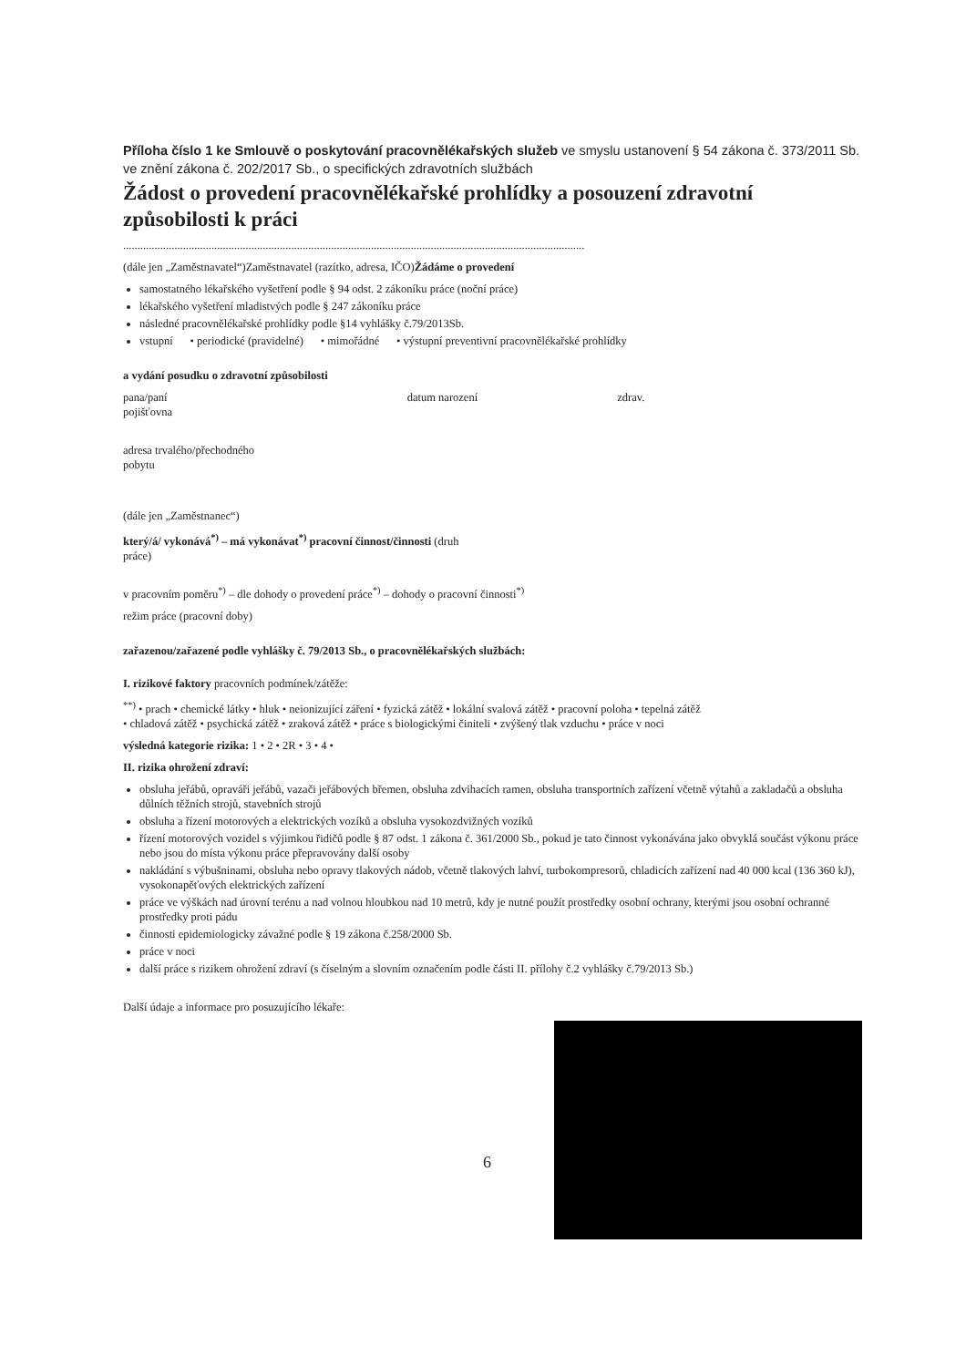Příloha číslo 1 ke Smlouvě o poskytování pracovnělékařských služeb ve smyslu ustanovení § 54 zákona č. 373/2011 Sb. ve znění zákona č. 202/2017 Sb., o specifických zdravotních službách
Žádost o provedení pracovnělékařské prohlídky a posouzení zdravotní způsobilosti k práci
..................................................................................................................................................................
(dále jen „Zaměstnavatel“)Zaměstnavatel (razítko, adresa, IČO)Žádáme o provedení
samostatného lékařského vyšetření podle § 94 odst. 2 zákoníku práce (noční práce)
lékařského vyšetření mladistvých podle § 247 zákoníku práce
následné pracovnělékařské prohlídky podle §14 vyhlášky č.79/2013Sb.
vstupní • periodické (pravidelné) • mimořádné • výstupní preventivní pracovnělékařské prohlídky
a vydání posudku o zdravotní způsobilosti
pana/paní datum narození zdrav.
pojišťovna
adresa trvalého/přechodného
pobytu
(dále jen „Zaměstnanec“)
který/á/ vykonává<sup>*)</sup> – má vykonávat<sup>*)</sup> pracovní činnost/činnosti (druh
práce)
v pracovním poměru<sup>*)</sup> – dle dohody o provedení práce<sup>*)</sup> – dohody o pracovní činnosti<sup>*)</sup>
režim práce (pracovní doby)
zařazenou/zařazené podle vyhlášky č. 79/2013 Sb., o pracovnělékařských službách:
I. rizikové faktory pracovních podmínek/zátěže:
<sup>**)</sup> • prach • chemické látky • hluk • neionizující záření • fyzická zátěž • lokální svalová zátěž • pracovní poloha • tepelná zátěž
• chladová zátěž • psychická zátěž • zraková zátěž • práce s biologickými činiteli • zvýšený tlak vzduchu • práce v noci
výsledná kategorie rizika: 1 • 2 • 2R • 3 • 4 •
II. rizika ohrožení zdraví:
obsluha jeřábů, opraváři jeřábů, vazači jeřábových břemen, obsluha zdvihacích ramen, obsluha transportních zařízení včetně výtahů a zakladačů a obsluha důlních těžních strojů, stavebních strojů
obsluha a řízení motorových a elektrických vozíků a obsluha vysokozdvižných vozíků
řízení motorových vozidel s výjimkou řidičů podle § 87 odst. 1 zákona č. 361/2000 Sb., pokud je tato činnost vykonávána jako obvyklá součást výkonu práce nebo jsou do místa výkonu práce přepravovány další osoby
nakládání s výbušninami, obsluha nebo opravy tlakových nádob, včetně tlakových lahví, turbokompresorů, chladicích zařízení nad 40 000 kcal (136 360 kJ), vysokonapěťových elektrických zařízení
práce ve výškách nad úrovní terénu a nad volnou hloubkou nad 10 metrů, kdy je nutné použít prostředky osobní ochrany, kterými jsou osobní ochranné prostředky proti pádu
činnosti epidemiologicky závažné podle § 19 zákona č.258/2000 Sb.
práce v noci
další práce s rizikem ohrožení zdraví (s číselným a slovním označením podle části II. přílohy č.2 vyhlášky č.79/2013 Sb.)
Další údaje a informace pro posuzujícího lékaře:
6